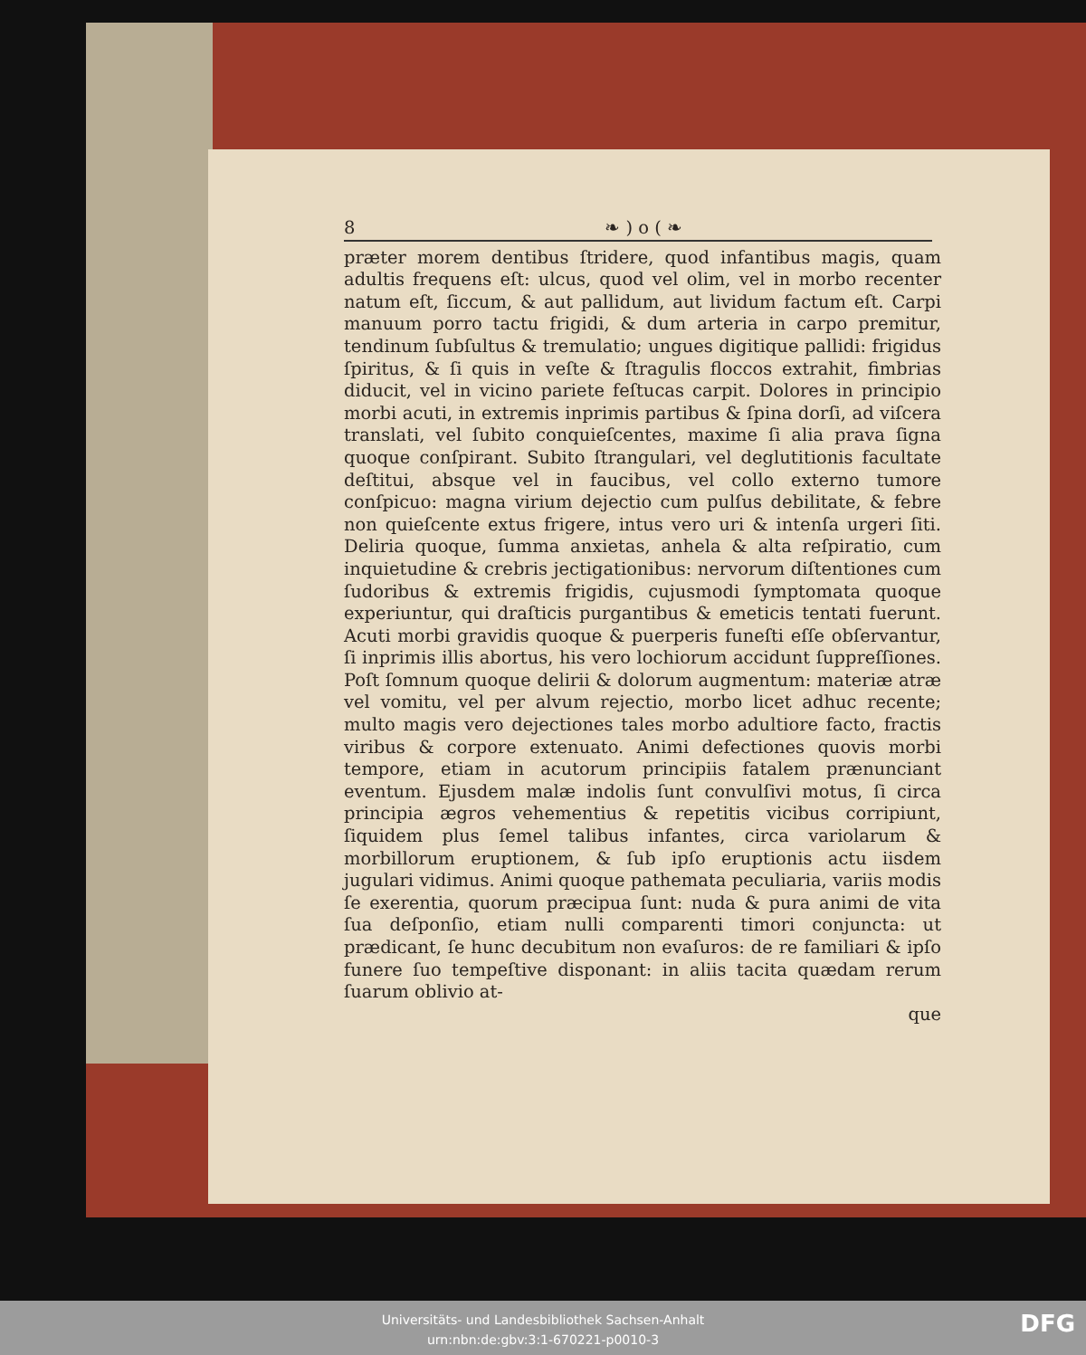8 ❧ ) o ( ❧
præter morem dentibus ſtridere, quod infantibus magis, quam adultis frequens eſt: ulcus, quod vel olim, vel in morbo recenter natum eſt, ſiccum, & aut pallidum, aut lividum factum eſt. Carpi manuum porro tactu frigidi, & dum arteria in carpo premitur, tendinum ſubſultus & tremulatio; ungues digitique pallidi: frigidus ſpiritus, & ſi quis in veſte & ſtragulis floccos extrahit, fimbrias diducit, vel in vicino pariete feſtucas carpit. Dolores in principio morbi acuti, in extremis inprimis partibus & ſpina dorſi, ad viſcera translati, vel ſubito conquieſcentes, maxime ſi alia prava ſigna quoque conſpirant. Subito ſtrangulari, vel deglutitionis facultate deſtitui, absque vel in faucibus, vel collo externo tumore conſpicuo: magna virium dejectio cum pulſus debilitate, & febre non quieſcente extus frigere, intus vero uri & intenſa urgeri ſiti. Deliria quoque, ſumma anxietas, anhela & alta reſpiratio, cum inquietudine & crebris jectigationibus: nervorum diſtentiones cum ſudoribus & extremis frigidis, cujusmodi ſymptomata quoque experiuntur, qui draſticis purgantibus & emeticis tentati fuerunt. Acuti morbi gravidis quoque & puerperis funeſti eſſe obſervantur, ſi inprimis illis abortus, his vero lochiorum accidunt ſuppreſſiones. Poſt ſomnum quoque delirii & dolorum augmentum: materiæ atræ vel vomitu, vel per alvum rejectio, morbo licet adhuc recente; multo magis vero dejectiones tales morbo adultiore facto, fractis viribus & corpore extenuato. Animi defectiones quovis morbi tempore, etiam in acutorum principiis fatalem prænunciant eventum. Ejusdem malæ indolis ſunt convulſivi motus, ſi circa principia ægros vehementius & repetitis vicibus corripiunt, ſiquidem plus ſemel talibus infantes, circa variolarum & morbillorum eruptionem, & ſub ipſo eruptionis actu iisdem jugulari vidimus. Animi quoque pathemata peculiaria, variis modis ſe exerentia, quorum præcipua ſunt: nuda & pura animi de vita ſua deſponſio, etiam nulli comparenti timori conjuncta: ut prædicant, ſe hunc decubitum non evaſuros: de re familiari & ipſo funere ſuo tempeſtive disponant: in aliis tacita quædam rerum ſuarum oblivio at-
que
Universitäts- und Landesbibliothek Sachsen-Anhalt
urn:nbn:de:gbv:3:1-670221-p0010-3
DFG